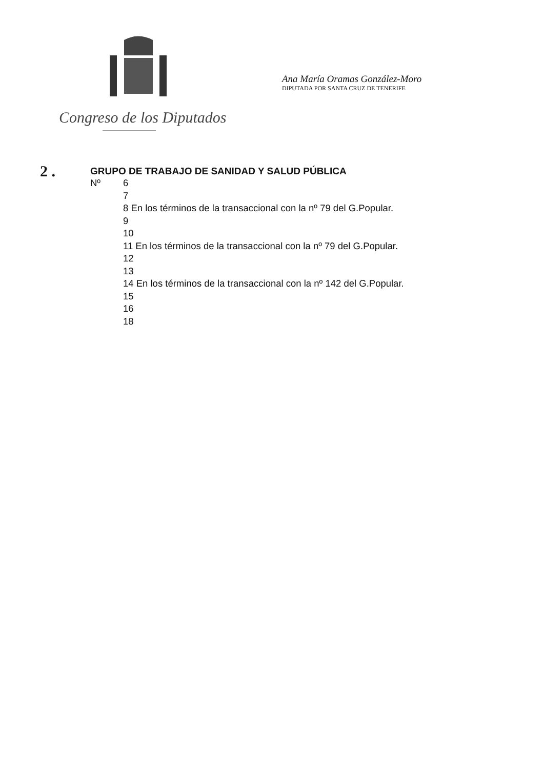Congreso de los Diputados
Ana María Oramas González-Moro
DIPUTADA POR SANTA CRUZ DE TENERIFE
2 .
GRUPO DE TRABAJO DE SANIDAD Y SALUD PÚBLICA
Nº 6
7
8 En los términos de la transaccional con la nº 79 del G.Popular.
9
10
11 En los términos de la transaccional con la nº 79 del G.Popular.
12
13
14 En los términos de la transaccional con la nº 142 del G.Popular.
15
16
18